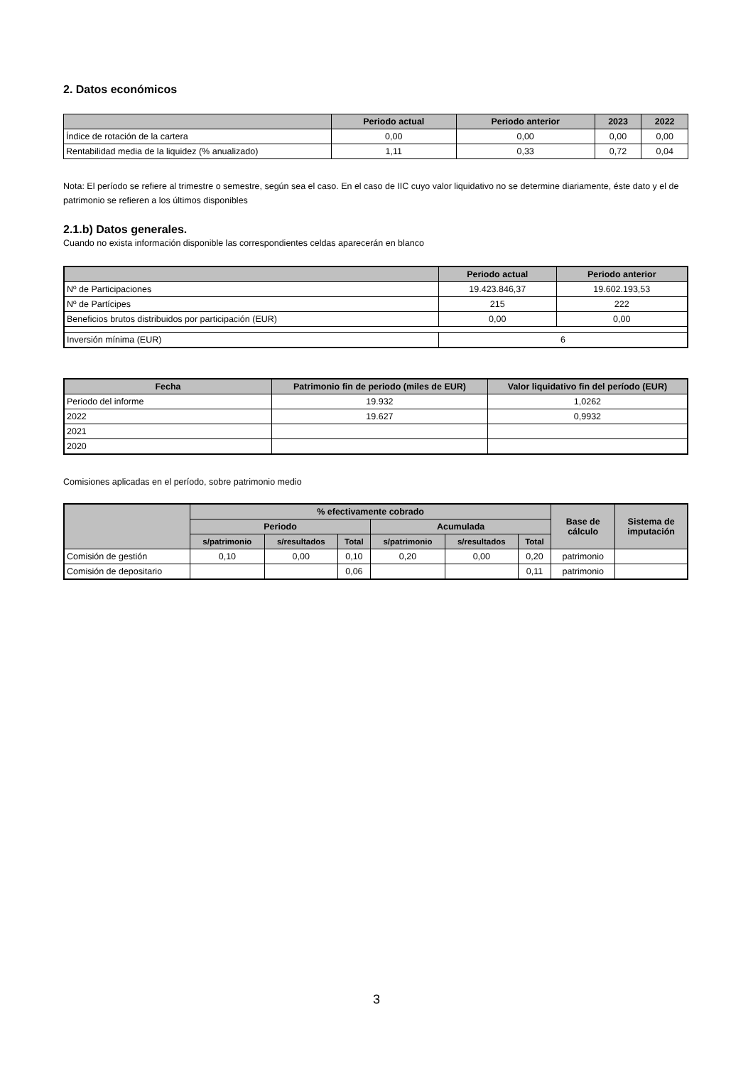2. Datos económicos
| | Periodo actual | Periodo anterior | 2023 | 2022 |
| --- | --- | --- | --- | --- |
| Índice de rotación de la cartera | 0,00 | 0,00 | 0,00 | 0,00 |
| Rentabilidad media de la liquidez (% anualizado) | 1,11 | 0,33 | 0,72 | 0,04 |
Nota: El período se refiere al trimestre o semestre, según sea el caso. En el caso de IIC cuyo valor liquidativo no se determine diariamente, éste dato y el de patrimonio se refieren a los últimos disponibles
2.1.b) Datos generales.
Cuando no exista información disponible las correspondientes celdas aparecerán en blanco
| | Periodo actual | Periodo anterior |
| --- | --- | --- |
| Nº de Participaciones | 19.423.846,37 | 19.602.193,53 |
| Nº de Partícipes | 215 | 222 |
| Beneficios brutos distribuidos por participación (EUR) | 0,00 | 0,00 |
| Inversión mínima (EUR) | 6 | |
| Fecha | Patrimonio fin de periodo (miles de EUR) | Valor liquidativo fin del período (EUR) |
| --- | --- | --- |
| Periodo del informe | 19.932 | 1,0262 |
| 2022 | 19.627 | 0,9932 |
| 2021 | | |
| 2020 | | |
Comisiones aplicadas en el período, sobre patrimonio medio
| | % efectivamente cobrado | | | | | | Base de cálculo | Sistema de imputación |
| --- | --- | --- | --- | --- | --- | --- | --- | --- |
| | Periodo | | | Acumulada | | | | |
| | s/patrimonio | s/resultados | Total | s/patrimonio | s/resultados | Total | | |
| Comisión de gestión | 0,10 | 0,00 | 0,10 | 0,20 | 0,00 | 0,20 | patrimonio | |
| Comisión de depositario | | | 0,06 | | | 0,11 | patrimonio | |
3